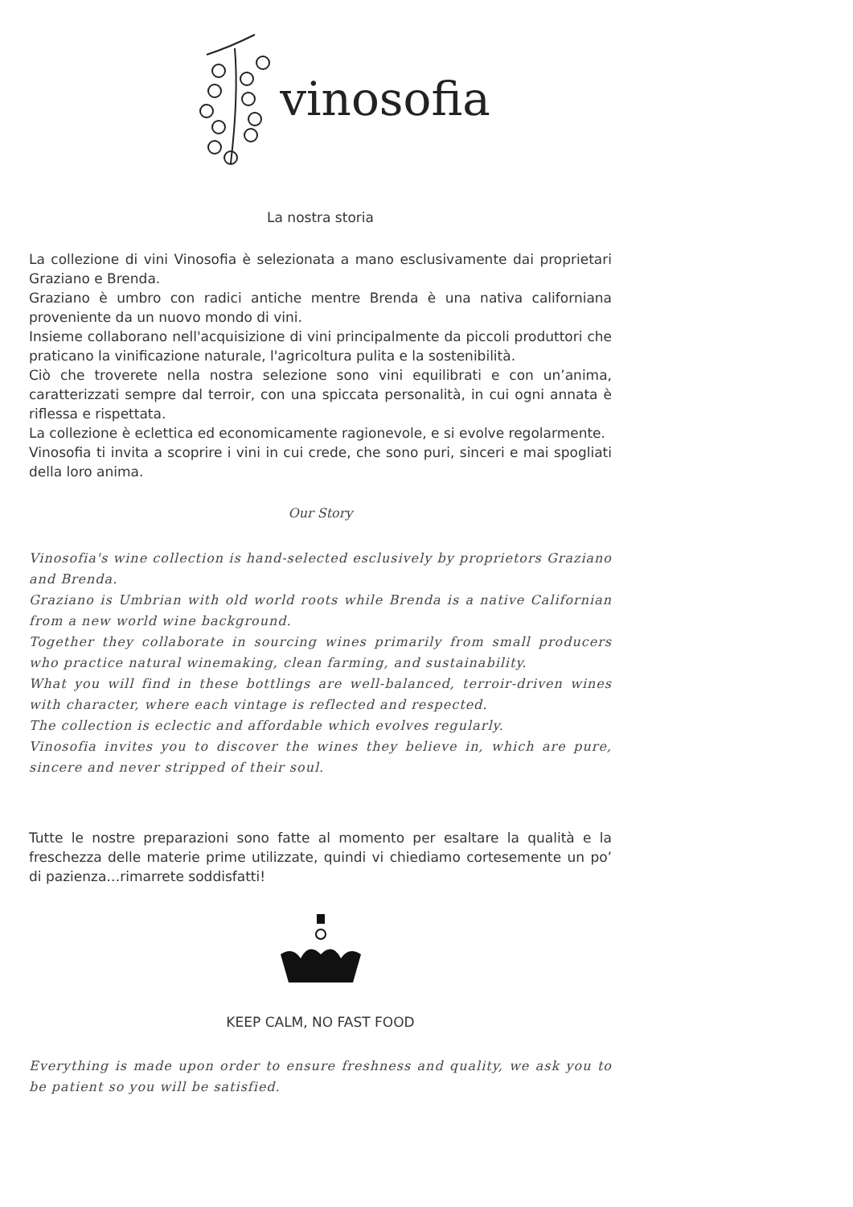vinosofia
La nostra storia
La collezione di vini Vinosofia è selezionata a mano esclusivamente dai proprietari Graziano e Brenda.
Graziano è umbro con radici antiche mentre Brenda è una nativa californiana proveniente da un nuovo mondo di vini.
Insieme collaborano nell'acquisizione di vini principalmente da piccoli produttori che praticano la vinificazione naturale, l'agricoltura pulita e la sostenibilità.
Ciò che troverete nella nostra selezione sono vini equilibrati e con un’anima, caratterizzati sempre dal terroir, con una spiccata personalità, in cui ogni annata è riflessa e rispettata.
La collezione è eclettica ed economicamente ragionevole, e si evolve regolarmente.
Vinosofia ti invita a scoprire i vini in cui crede, che sono puri, sinceri e mai spogliati della loro anima.
Our Story
Vinosofia's wine collection is hand-selected esclusively by proprietors Graziano and Brenda.
Graziano is Umbrian with old world roots while Brenda is a native Californian from a new world wine background.
Together they collaborate in sourcing wines primarily from small producers who practice natural winemaking, clean farming, and sustainability.
What you will find in these bottlings are well-balanced, terroir-driven wines with character, where each vintage is reflected and respected.
The collection is eclectic and affordable which evolves regularly.
Vinosofia invites you to discover the wines they believe in, which are pure, sincere and never stripped of their soul.
Tutte le nostre preparazioni sono fatte al momento per esaltare la qualità e la freschezza delle materie prime utilizzate, quindi vi chiediamo cortesemente un po’ di pazienza…rimarrete soddisfatti!
KEEP CALM, NO FAST FOOD
Everything is made upon order to ensure freshness and quality, we ask you to be patient so you will be satisfied.